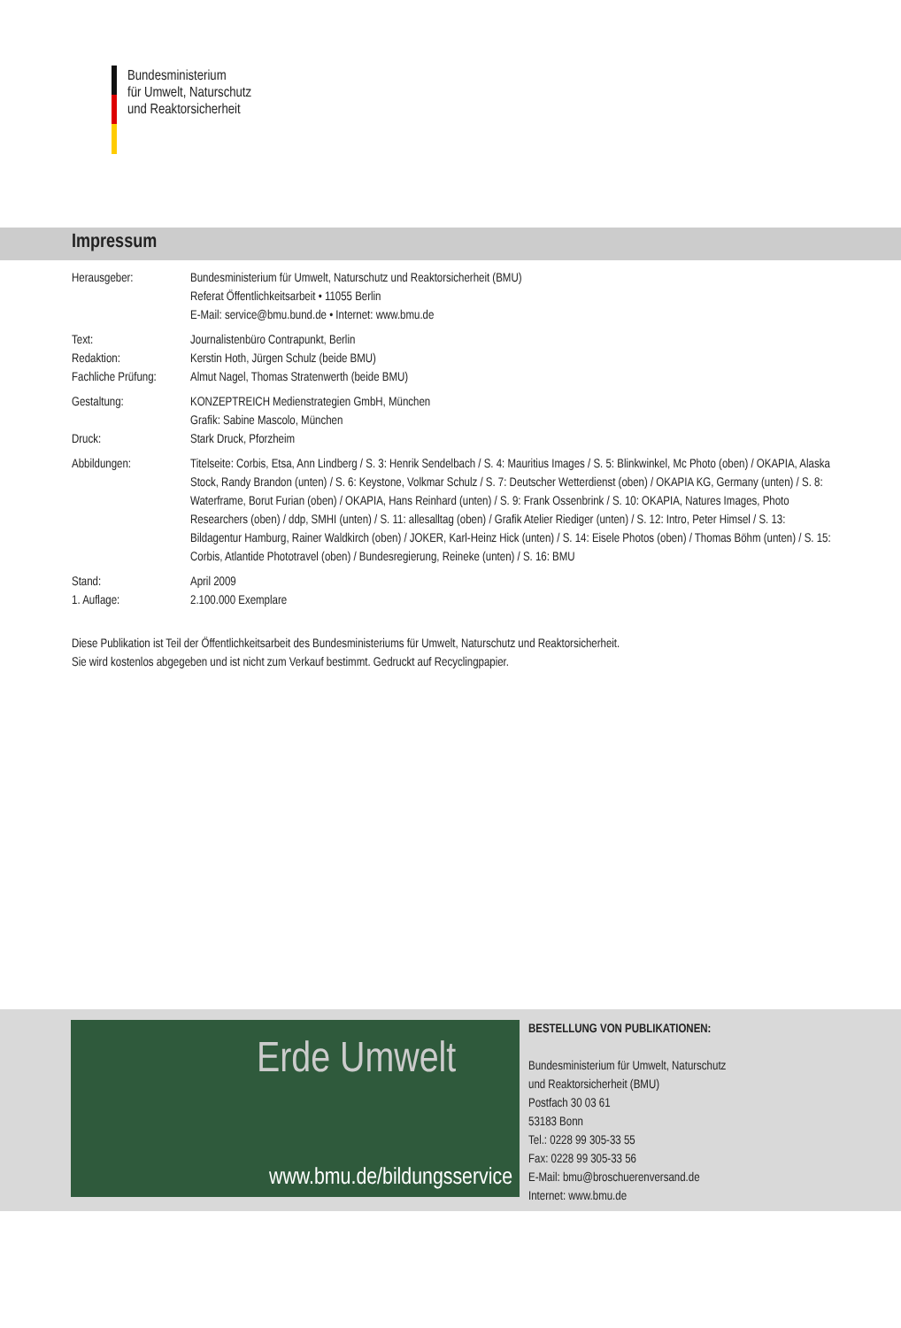Bundesministerium
für Umwelt, Naturschutz
und Reaktorsicherheit
Impressum
| Herausgeber: | Bundesministerium für Umwelt, Naturschutz und Reaktorsicherheit (BMU) Referat Öffentlichkeitsarbeit • 11055 Berlin E-Mail: service@bmu.bund.de • Internet: www.bmu.de |
| Text: Redaktion: Fachliche Prüfung: | Journalistenbüro Contrapunkt, Berlin Kerstin Hoth, Jürgen Schulz (beide BMU) Almut Nagel, Thomas Stratenwerth (beide BMU) |
| Gestaltung: Druck: | KONZEPTREICH Medienstrategien GmbH, München Grafik: Sabine Mascolo, München Stark Druck, Pforzheim |
| Abbildungen: | Titelseite: Corbis, Etsa, Ann Lindberg / S. 3: Henrik Sendelbach / S. 4: Mauritius Images / S. 5: Blinkwinkel, Mc Photo (oben) / OKAPIA, Alaska Stock, Randy Brandon (unten) / S. 6: Keystone, Volkmar Schulz / S. 7: Deutscher Wetterdienst (oben) / OKAPIA KG, Germany (unten) / S. 8: Waterframe, Borut Furian (oben) / OKAPIA, Hans Reinhard (unten) / S. 9: Frank Ossenbrink / S. 10: OKAPIA, Natures Images, Photo Researchers (oben) / ddp, SMHI (unten) / S. 11: allesalltag (oben) / Grafik Atelier Riediger (unten) / S. 12: Intro, Peter Himsel / S. 13: Bildagentur Hamburg, Rainer Waldkirch (oben) / JOKER, Karl-Heinz Hick (unten) / S. 14: Eisele Photos (oben) / Thomas Böhm (unten) / S. 15: Corbis, Atlantide Phototravel (oben) / Bundesregierung, Reineke (unten) / S. 16: BMU |
| Stand: 1. Auflage: | April 2009 2.100.000 Exemplare |
Diese Publikation ist Teil der Öffentlichkeitsarbeit des Bundesministeriums für Umwelt, Naturschutz und Reaktorsicherheit.
Sie wird kostenlos abgegeben und ist nicht zum Verkauf bestimmt. Gedruckt auf Recyclingpapier.
Erde Umwelt
www.bmu.de/bildungsservice
BESTELLUNG VON PUBLIKATIONEN:
Bundesministerium für Umwelt, Naturschutz
und Reaktorsicherheit (BMU)
Postfach 30 03 61
53183 Bonn
Tel.: 0228 99 305-33 55
Fax: 0228 99 305-33 56
E-Mail: bmu@broschuerenversand.de
Internet: www.bmu.de